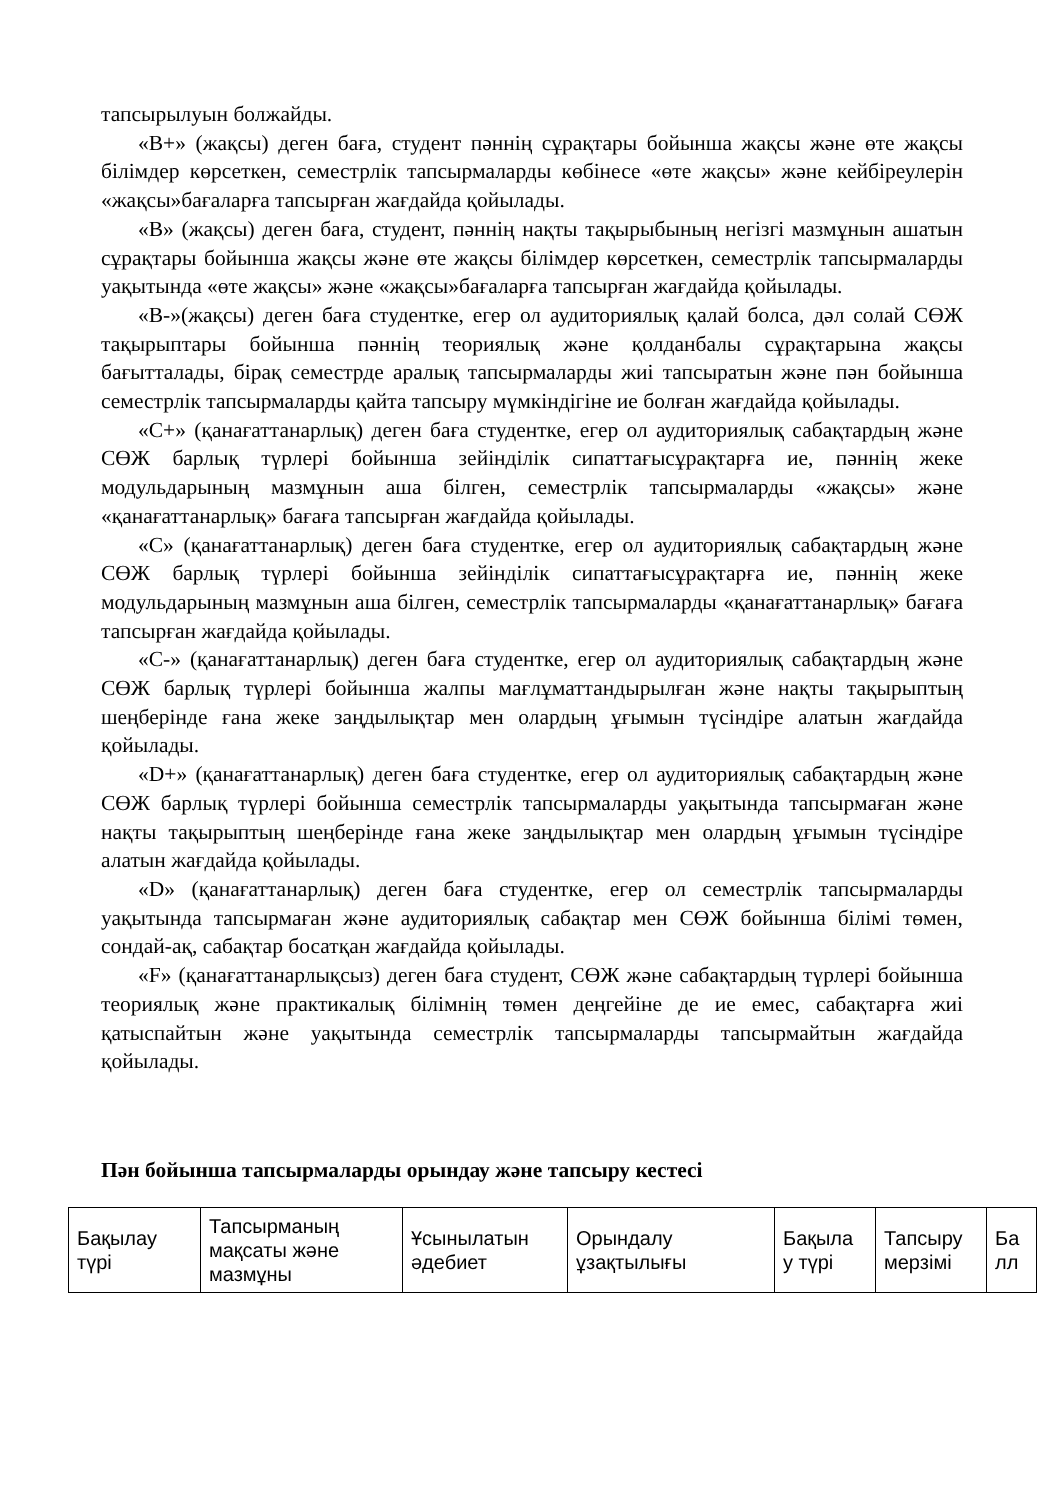тапсырылуын болжайды.
«B+» (жақсы) деген баға, студент пәннің сұрақтары бойынша жақсы және өте жақсы білімдер көрсеткен, семестрлік тапсырмаларды көбінесе «өте жақсы» және кейбіреулерін «жақсы»бағаларға тапсырған жағдайда қойылады.
«B» (жақсы) деген баға, студент, пәннің нақты тақырыбының негізгі мазмұнын ашатын сұрақтары бойынша жақсы және өте жақсы білімдер көрсеткен, семестрлік тапсырмаларды уақытында «өте жақсы» және «жақсы»бағаларға тапсырған жағдайда қойылады.
«B-»(жақсы) деген баға студентке, егер ол аудиториялық қалай болса, дәл солай СӨЖ тақырыптары бойынша пәннің теориялық және қолданбалы сұрақтарына жақсы бағытталады, бірақ семестрде аралық тапсырмаларды жиі тапсыратын және пән бойынша семестрлік тапсырмаларды қайта тапсыру мүмкіндігіне ие болған жағдайда қойылады.
«C+» (қанағаттанарлық) деген баға студентке, егер ол аудиториялық сабақтардың және СӨЖ барлық түрлері бойынша зейінділік сипаттағысұрақтарға ие, пәннің жеке модульдарының мазмұнын аша білген, семестрлік тапсырмаларды «жақсы» және «қанағаттанарлық» бағаға тапсырған жағдайда қойылады.
«C» (қанағаттанарлық) деген баға студентке, егер ол аудиториялық сабақтардың және СӨЖ барлық түрлері бойынша зейінділік сипаттағысұрақтарға ие, пәннің жеке модульдарының мазмұнын аша білген, семестрлік тапсырмаларды «қанағаттанарлық» бағаға тапсырған жағдайда қойылады.
«C-» (қанағаттанарлық) деген баға студентке, егер ол аудиториялық сабақтардың және СӨЖ барлық түрлері бойынша жалпы мағлұматтандырылған және нақты тақырыптың шеңберінде ғана жеке заңдылықтар мен олардың ұғымын түсіндіре алатын жағдайда қойылады.
«D+» (қанағаттанарлық) деген баға студентке, егер ол аудиториялық сабақтардың және СӨЖ барлық түрлері бойынша семестрлік тапсырмаларды уақытында тапсырмаған және нақты тақырыптың шеңберінде ғана жеке заңдылықтар мен олардың ұғымын түсіндіре алатын жағдайда қойылады.
«D» (қанағаттанарлық) деген баға студентке, егер ол семестрлік тапсырмаларды уақытында тапсырмаған және аудиториялық сабақтар мен СӨЖ бойынша білімі төмен, сондай-ақ, сабақтар босатқан жағдайда қойылады.
«F» (қанағаттанарлықсыз) деген баға студент, СӨЖ және сабақтардың түрлері бойынша теориялық және практикалық білімнің төмен деңгейіне де ие емес, сабақтарға жиі қатыспайтын және уақытында семестрлік тапсырмаларды тапсырмайтын жағдайда қойылады.
Пән бойынша тапсырмаларды орындау және тапсыру кестесі
| Бақылау түрі | Тапсырманың мақсаты және мазмұны | Ұсынылатын әдебиет | Орындалу ұзақтылығы | Бақыла у түрі | Тапсыру мерзімі | Ба лл |
| --- | --- | --- | --- | --- | --- | --- |